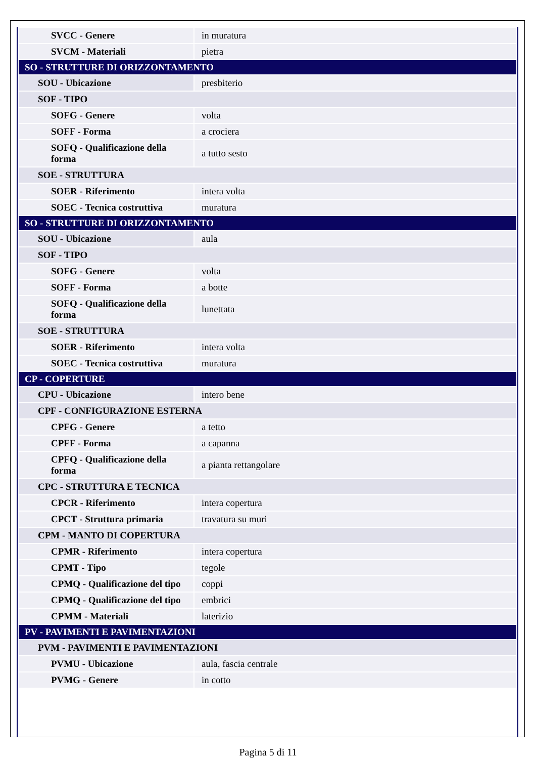| SVCC - Genere | in muratura |
| SVCM - Materiali | pietra |
| SO - STRUTTURE DI ORIZZONTAMENTO | |
| SOU - Ubicazione | presbiterio |
| SOF - TIPO | |
| SOFG - Genere | volta |
| SOFF - Forma | a crociera |
| SOFQ - Qualificazione della forma | a tutto sesto |
| SOE - STRUTTURA | |
| SOER - Riferimento | intera volta |
| SOEC - Tecnica costruttiva | muratura |
| SO - STRUTTURE DI ORIZZONTAMENTO | |
| SOU - Ubicazione | aula |
| SOF - TIPO | |
| SOFG - Genere | volta |
| SOFF - Forma | a botte |
| SOFQ - Qualificazione della forma | lunettata |
| SOE - STRUTTURA | |
| SOER - Riferimento | intera volta |
| SOEC - Tecnica costruttiva | muratura |
| CP - COPERTURE | |
| CPU - Ubicazione | intero bene |
| CPF - CONFIGURAZIONE ESTERNA | |
| CPFG - Genere | a tetto |
| CPFF - Forma | a capanna |
| CPFQ - Qualificazione della forma | a pianta rettangolare |
| CPC - STRUTTURA E TECNICA | |
| CPCR - Riferimento | intera copertura |
| CPCT - Struttura primaria | travatura su muri |
| CPM - MANTO DI COPERTURA | |
| CPMR - Riferimento | intera copertura |
| CPMT - Tipo | tegole |
| CPMQ - Qualificazione del tipo | coppi |
| CPMQ - Qualificazione del tipo | embrici |
| CPMM - Materiali | laterizio |
| PV - PAVIMENTI E PAVIMENTAZIONI | |
| PVM - PAVIMENTI E PAVIMENTAZIONI | |
| PVMU - Ubicazione | aula, fascia centrale |
| PVMG - Genere | in cotto |
Pagina 5 di 11